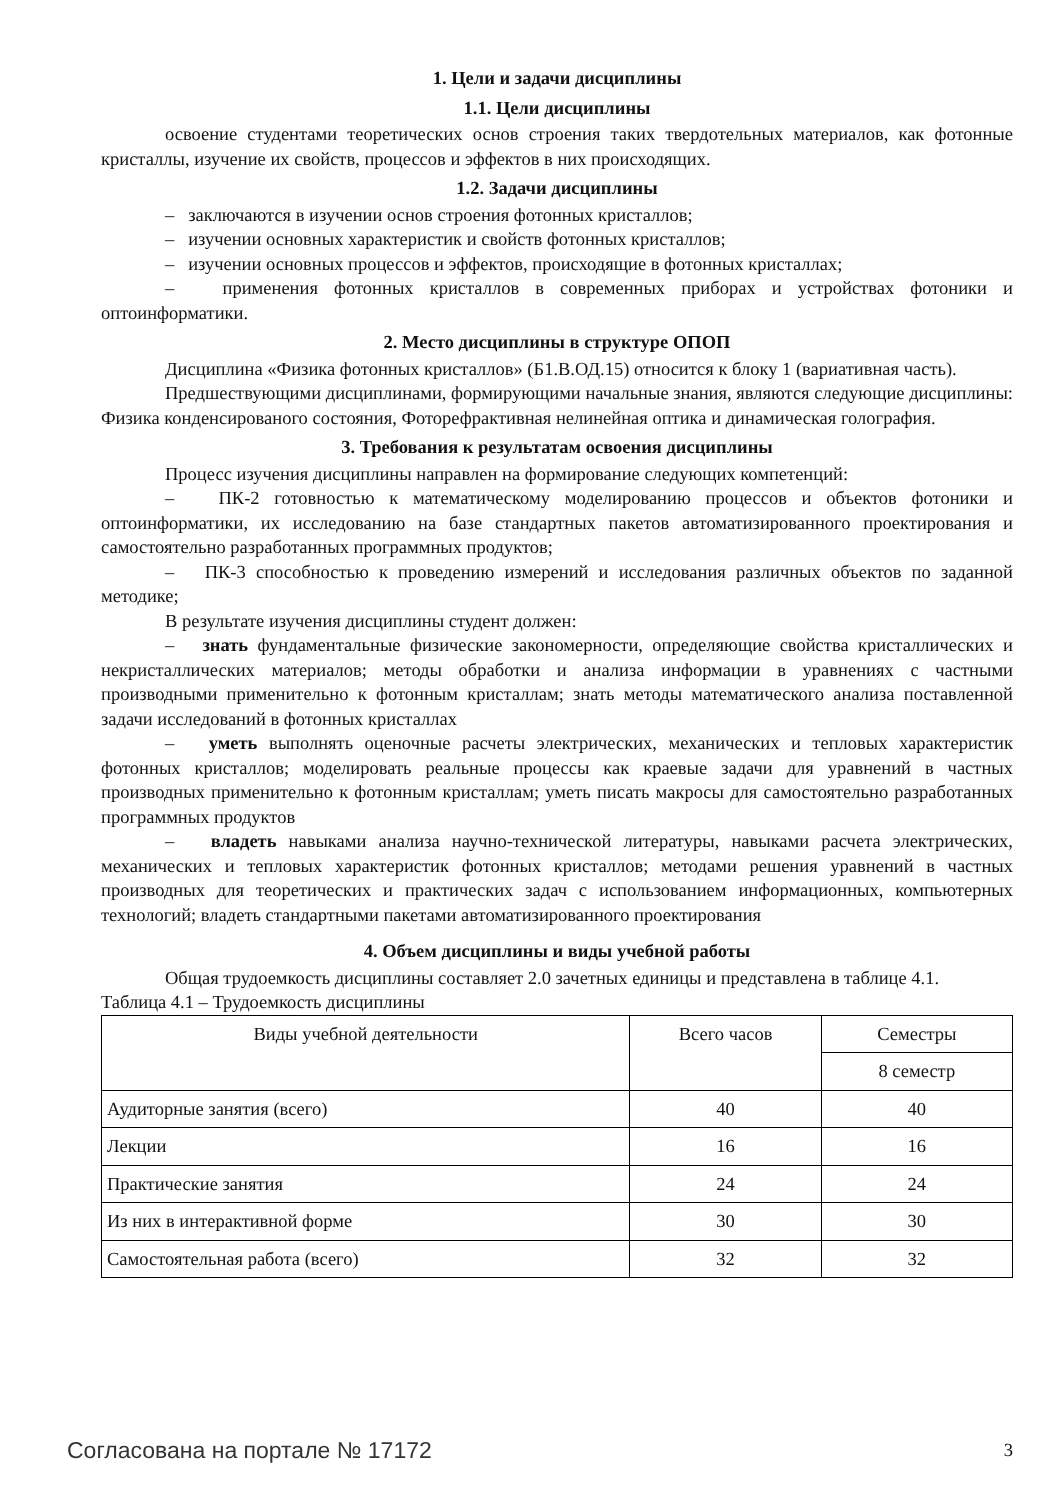1. Цели и задачи дисциплины
1.1. Цели дисциплины
освоение студентами теоретических основ строения таких твердотельных материалов, как фотонные кристаллы, изучение их свойств, процессов и эффектов в них происходящих.
1.2. Задачи дисциплины
– заключаются в изучении основ строения фотонных кристаллов;
– изучении основных характеристик и свойств фотонных кристаллов;
– изучении основных процессов и эффектов, происходящие в фотонных кристаллах;
– применения фотонных кристаллов в современных приборах и устройствах фотоники и оптоинформатики.
2. Место дисциплины в структуре ОПОП
Дисциплина «Физика фотонных кристаллов» (Б1.В.ОД.15) относится к блоку 1 (вариативная часть).
Предшествующими дисциплинами, формирующими начальные знания, являются следующие дисциплины: Физика конденсированого состояния, Фоторефрактивная нелинейная оптика и динамическая голография.
3. Требования к результатам освоения дисциплины
Процесс изучения дисциплины направлен на формирование следующих компетенций:
– ПК-2 готовностью к математическому моделированию процессов и объектов фотоники и оптоинформатики, их исследованию на базе стандартных пакетов автоматизированного проектирования и самостоятельно разработанных программных продуктов;
– ПК-3 способностью к проведению измерений и исследования различных объектов по заданной методике;
В результате изучения дисциплины студент должен:
– знать фундаментальные физические закономерности, определяющие свойства кристаллических и некристаллических материалов; методы обработки и анализа информации в уравнениях с частными производными применительно к фотонным кристаллам; знать методы математического анализа поставленной задачи исследований в фотонных кристаллах
– уметь выполнять оценочные расчеты электрических, механических и тепловых характеристик фотонных кристаллов; моделировать реальные процессы как краевые задачи для уравнений в частных производных применительно к фотонным кристаллам; уметь писать макросы для самостоятельно разработанных программных продуктов
– владеть навыками анализа научно-технической литературы, навыками расчета электрических, механических и тепловых характеристик фотонных кристаллов; методами решения уравнений в частных производных для теоретических и практических задач с использованием информационных, компьютерных технологий; владеть стандартными пакетами автоматизированного проектирования
4. Объем дисциплины и виды учебной работы
Общая трудоемкость дисциплины составляет 2.0 зачетных единицы и представлена в таблице 4.1.
Таблица 4.1 – Трудоемкость дисциплины
| Виды учебной деятельности | Всего часов | Семестры |
| --- | --- | --- |
| | | 8 семестр |
| Аудиторные занятия (всего) | 40 | 40 |
| Лекции | 16 | 16 |
| Практические занятия | 24 | 24 |
| Из них в интерактивной форме | 30 | 30 |
| Самостоятельная работа (всего) | 32 | 32 |
Согласована на портале № 17172 3